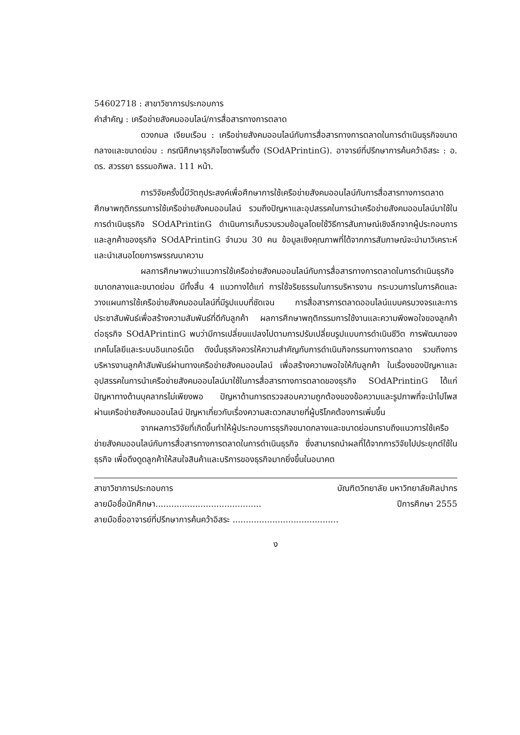54602718 : สาขาวิชาการประกอบการ
คำสำคัญ : เครือข่ายสังคมออนไลน์/การสื่อสารทางการตลาด
ดวงกมล เจียมเรือน : เครือข่ายสังคมออนไลน์กับการสื่อสารทางการตลาดในการดำเนินธุรกิจขนาดกลางและขนาดย่อม : กรณีศึกษาธุรกิจโซดาพริ้นติ้ง (SOdAPrintinG). อาจารย์ที่ปรึกษาการค้นคว้าอิสระ : อ. ดร. สวรรยา ธรรมอภิพล. 111 หน้า.
การวิจัยครั้งนี้มีวัตถุประสงค์เพื่อศึกษาการใช้เครือข่ายสังคมออนไลน์กับการสื่อสารทางการตลาด ศึกษาพฤติกรรมการใช้เครือข่ายสังคมออนไลน์ รวมถึงปัญหาและอุปสรรคในการนำเครือข่ายสังคมออนไลน์มาใช้ในการดำเนินธุรกิจ SOdAPrintinG ดำเนินการเก็บรวบรวมข้อมูลโดยใช้วิธีการสัมภาษณ์เชิงลึกจากผู้ประกอบการและลูกค้าของธุรกิจ SOdAPrintinG จำนวน 30 คน ข้อมูลเชิงคุณภาพที่ได้จากการสัมภาษณ์จะนำมาวิเคราะห์และนำเสนอโดยการพรรณนาความ
ผลการศึกษาพบว่าแนวการใช้เครือข่ายสังคมออนไลน์กับการสื่อสารทางการตลาดในการดำเนินธุรกิจขนาดกลางและขนาดย่อม มีทั้งสิ้น 4 แนวทางได้แก่ การใช้จริยธรรมในการบริหารงาน กระบวนการในการคิดและวางแผนการใช้เครือข่ายสังคมออนไลน์ที่มีรูปแบบที่ชัดเจน การสื่อสารการตลาดออนไลน์แบบครบวงจรและการประชาสัมพันธ์เพื่อสร้างความสัมพันธ์ที่ดีกับลูกค้า ผลการศึกษาพฤติกรรมการใช้งานและความพึงพอใจของลูกค้าต่อธุรกิจ SOdAPrintinG พบว่ามีการเปลี่ยนแปลงไปตามการปรับเปลี่ยนรูปแบบการดำเนินชีวิต การพัฒนาของเทคโนโลยีและระบบอินเทอร์เน็ต ดังนั้นธุรกิจควรให้ความสำคัญกับการดำเนินกิจกรรมทางการตลาด รวมถึงการบริหารงานลูกค้าสัมพันธ์ผ่านทางเครือข่ายสังคมออนไลน์ เพื่อสร้างความพอใจให้กับลูกค้า ในเรื่องของปัญหาและอุปสรรคในการนำเครือข่ายสังคมออนไลน์มาใช้ในการสื่อสารทางการตลาดของธุรกิจ SOdAPrintinG ได้แก่ ปัญหาทางด้านบุคลากรไม่เพียงพอ ปัญหาด้านการตรวจสอบความถูกต้องของข้อความและรูปภาพที่จะนำไปโพส ผ่านเครือข่ายสังคมออนไลน์ ปัญหาเกี่ยวกับเรื่องความสะดวกสบายที่ผู้บริโภคต้องการเพิ่มขึ้น
จากผลการวิจัยที่เกิดขึ้นทำให้ผู้ประกอบการธุรกิจขนาดกลางและขนาดย่อมทราบถึงแนวการใช้เครือข่ายสังคมออนไลน์กับการสื่อสารทางการตลาดในการดำเนินธุรกิจ ซึ่งสามารถนำผลที่ได้จากการวิจัยไปประยุกต์ใช้ในธุรกิจ เพื่อดึงดูดลูกค้าให้สนใจสินค้าและบริการของธุรกิจมากยิ่งขึ้นในอนาคต
สาขาวิชาการประกอบการ บัณฑิตวิทยาลัย มหาวิทยาลัยศิลปากร
ลายมือชื่อนักศึกษา........................................ ปีการศึกษา 2555
ลายมือชื่ออาจารย์ที่ปรึกษาการค้นคว้าอิสระ ........................................
ง